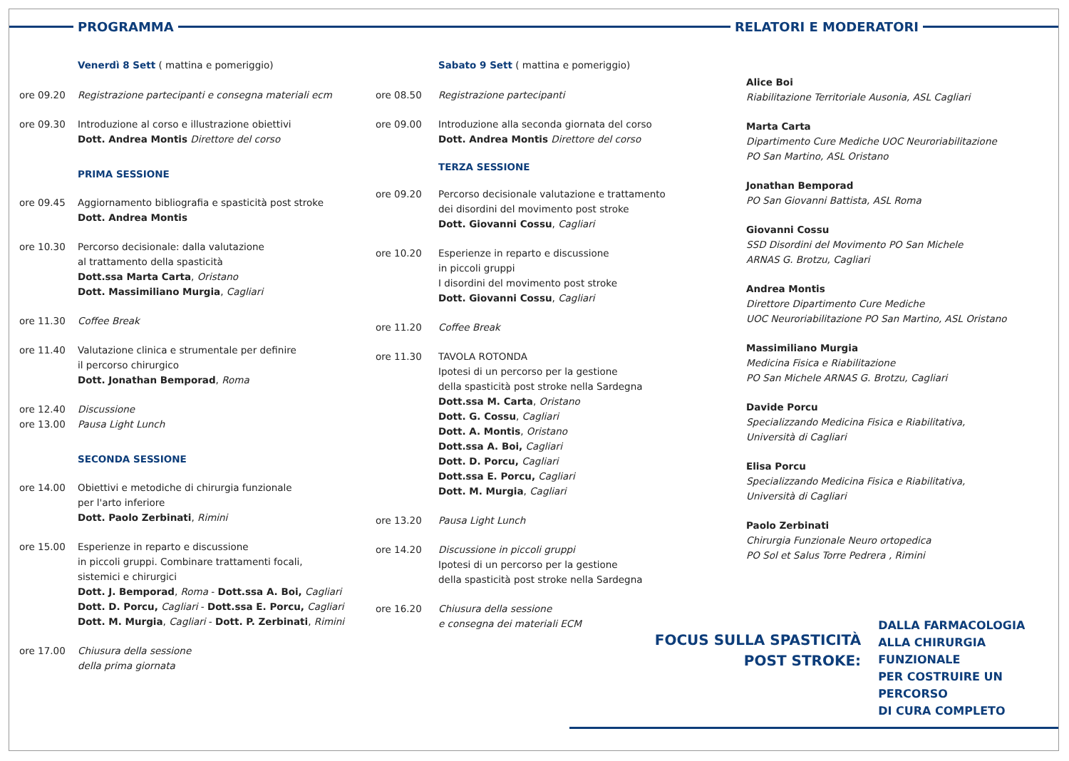PROGRAMMA RELATORI E MODERATORI
Venerdì 8 Sett ( mattina e pomeriggio)
ore 09.20 Registrazione partecipanti e consegna materiali ecm
ore 09.30 Introduzione al corso e illustrazione obiettivi
Dott. Andrea Montis Direttore del corso
PRIMA SESSIONE
ore 09.45 Aggiornamento bibliografia e spasticità post stroke
Dott. Andrea Montis
ore 10.30 Percorso decisionale: dalla valutazione
al trattamento della spasticità
Dott.ssa Marta Carta, Oristano
Dott. Massimiliano Murgia, Cagliari
ore 11.30 Coffee Break
ore 11.40 Valutazione clinica e strumentale per definire
il percorso chirurgico
Dott. Jonathan Bemporad, Roma
ore 12.40 Discussione
ore 13.00 Pausa Light Lunch
SECONDA SESSIONE
ore 14.00 Obiettivi e metodiche di chirurgia funzionale
per l'arto inferiore
Dott. Paolo Zerbinati, Rimini
ore 15.00 Esperienze in reparto e discussione
in piccoli gruppi. Combinare trattamenti focali,
sistemici e chirurgici
Dott. J. Bemporad, Roma - Dott.ssa A. Boi, Cagliari
Dott. D. Porcu, Cagliari - Dott.ssa E. Porcu, Cagliari
Dott. M. Murgia, Cagliari - Dott. P. Zerbinati, Rimini
ore 17.00 Chiusura della sessione
della prima giornata
Sabato 9 Sett ( mattina e pomeriggio)
ore 08.50 Registrazione partecipanti
ore 09.00 Introduzione alla seconda giornata del corso
Dott. Andrea Montis Direttore del corso
TERZA SESSIONE
ore 09.20 Percorso decisionale valutazione e trattamento
dei disordini del movimento post stroke
Dott. Giovanni Cossu, Cagliari
ore 10.20 Esperienze in reparto e discussione
in piccoli gruppi
I disordini del movimento post stroke
Dott. Giovanni Cossu, Cagliari
ore 11.20 Coffee Break
ore 11.30 TAVOLA ROTONDA
Ipotesi di un percorso per la gestione
della spasticità post stroke nella Sardegna
Dott.ssa M. Carta, Oristano
Dott. G. Cossu, Cagliari
Dott. A. Montis, Oristano
Dott.ssa A. Boi, Cagliari
Dott. D. Porcu, Cagliari
Dott.ssa E. Porcu, Cagliari
Dott. M. Murgia, Cagliari
ore 13.20 Pausa Light Lunch
ore 14.20 Discussione in piccoli gruppi
Ipotesi di un percorso per la gestione
della spasticità post stroke nella Sardegna
ore 16.20 Chiusura della sessione
e consegna dei materiali ECM
Alice Boi
Riabilitazione Territoriale Ausonia, ASL Cagliari
Marta Carta
Dipartimento Cure Mediche UOC Neuroriabilitazione
PO San Martino, ASL Oristano
Jonathan Bemporad
PO San Giovanni Battista, ASL Roma
Giovanni Cossu
SSD Disordini del Movimento PO San Michele
ARNAS G. Brotzu, Cagliari
Andrea Montis
Direttore Dipartimento Cure Mediche
UOC Neuroriabilitazione PO San Martino, ASL Oristano
Massimiliano Murgia
Medicina Fisica e Riabilitazione
PO San Michele ARNAS G. Brotzu, Cagliari
Davide Porcu
Specializzando Medicina Fisica e Riabilitativa,
Università di Cagliari
Elisa Porcu
Specializzando Medicina Fisica e Riabilitativa,
Università di Cagliari
Paolo Zerbinati
Chirurgia Funzionale Neuro ortopedica
PO Sol et Salus Torre Pedrera , Rimini
FOCUS SULLA SPASTICITÀ
POST STROKE:
DALLA FARMACOLOGIA
ALLA CHIRURGIA FUNZIONALE
PER COSTRUIRE UN PERCORSO
DI CURA COMPLETO